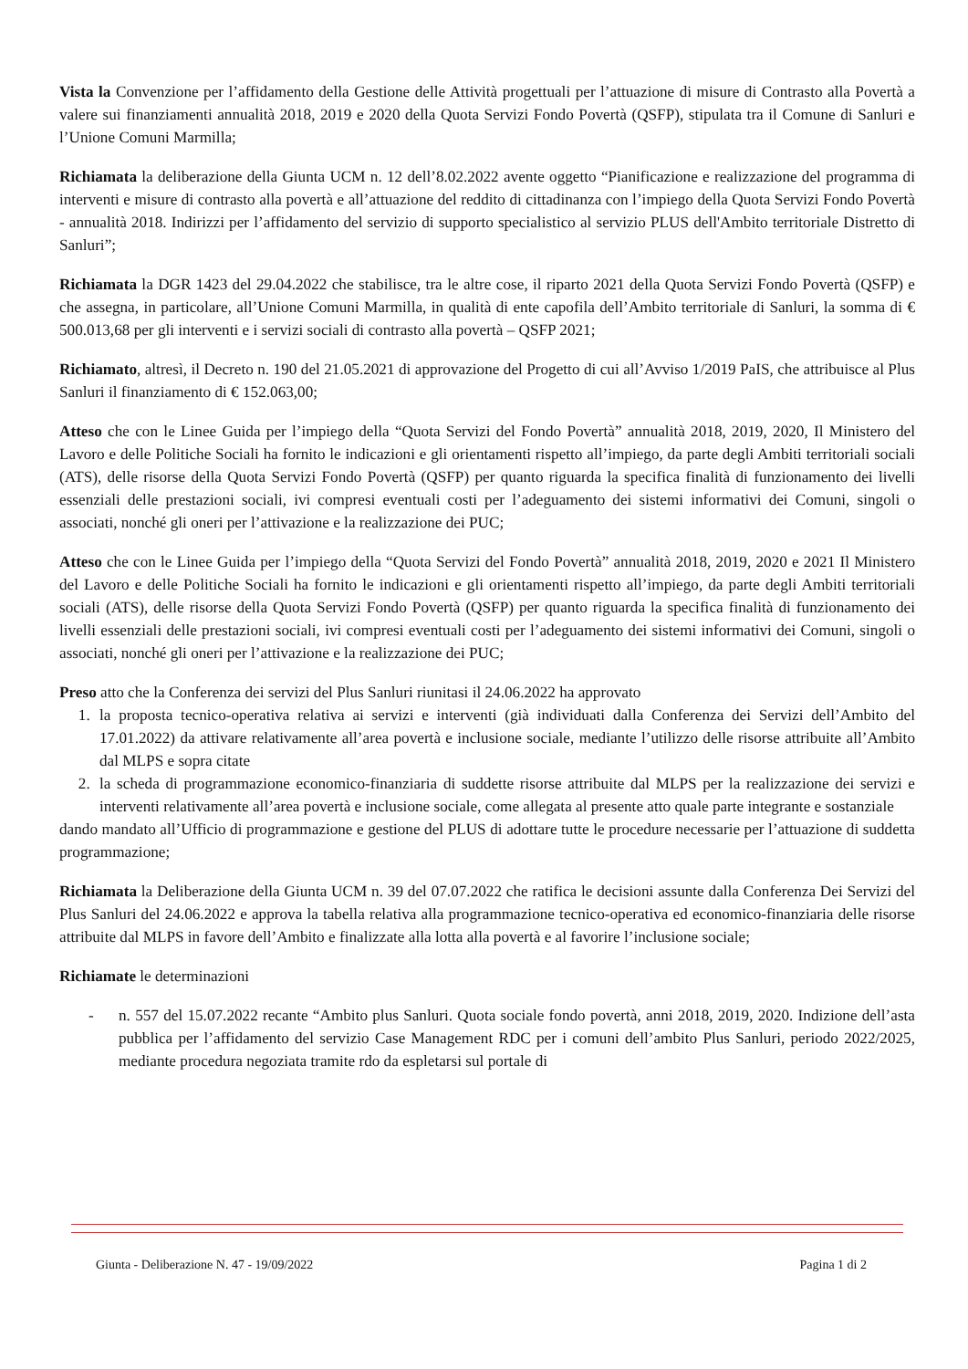Vista la Convenzione per l’affidamento della Gestione delle Attività progettuali per l’attuazione di misure di Contrasto alla Povertà a valere sui finanziamenti annualità 2018, 2019 e 2020 della Quota Servizi Fondo Povertà (QSFP), stipulata tra il Comune di Sanluri e l’Unione Comuni Marmilla;
Richiamata la deliberazione della Giunta UCM n. 12 dell’8.02.2022 avente oggetto “Pianificazione e realizzazione del programma di interventi e misure di contrasto alla povertà e all’attuazione del reddito di cittadinanza con l’impiego della Quota Servizi Fondo Povertà - annualità 2018. Indirizzi per l’affidamento del servizio di supporto specialistico al servizio PLUS dell'Ambito territoriale Distretto di Sanluri”;
Richiamata la DGR 1423 del 29.04.2022 che stabilisce, tra le altre cose, il riparto 2021 della Quota Servizi Fondo Povertà (QSFP) e che assegna, in particolare, all’Unione Comuni Marmilla, in qualità di ente capofila dell’Ambito territoriale di Sanluri, la somma di € 500.013,68 per gli interventi e i servizi sociali di contrasto alla povertà – QSFP 2021;
Richiamato, altresì, il Decreto n. 190 del 21.05.2021 di approvazione del Progetto di cui all’Avviso 1/2019 PaIS, che attribuisce al Plus Sanluri il finanziamento di € 152.063,00;
Atteso che con le Linee Guida per l’impiego della “Quota Servizi del Fondo Povertà” annualità 2018, 2019, 2020, Il Ministero del Lavoro e delle Politiche Sociali ha fornito le indicazioni e gli orientamenti rispetto all’impiego, da parte degli Ambiti territoriali sociali (ATS), delle risorse della Quota Servizi Fondo Povertà (QSFP) per quanto riguarda la specifica finalità di funzionamento dei livelli essenziali delle prestazioni sociali, ivi compresi eventuali costi per l’adeguamento dei sistemi informativi dei Comuni, singoli o associati, nonché gli oneri per l’attivazione e la realizzazione dei PUC;
Atteso che con le Linee Guida per l’impiego della “Quota Servizi del Fondo Povertà” annualità 2018, 2019, 2020 e 2021 Il Ministero del Lavoro e delle Politiche Sociali ha fornito le indicazioni e gli orientamenti rispetto all’impiego, da parte degli Ambiti territoriali sociali (ATS), delle risorse della Quota Servizi Fondo Povertà (QSFP) per quanto riguarda la specifica finalità di funzionamento dei livelli essenziali delle prestazioni sociali, ivi compresi eventuali costi per l’adeguamento dei sistemi informativi dei Comuni, singoli o associati, nonché gli oneri per l’attivazione e la realizzazione dei PUC;
Preso atto che la Conferenza dei servizi del Plus Sanluri riunitasi il 24.06.2022 ha approvato
1. la proposta tecnico-operativa relativa ai servizi e interventi (già individuati dalla Conferenza dei Servizi dell’Ambito del 17.01.2022) da attivare relativamente all’area povertà e inclusione sociale, mediante l’utilizzo delle risorse attribuite all’Ambito dal MLPS e sopra citate
2. la scheda di programmazione economico-finanziaria di suddette risorse attribuite dal MLPS per la realizzazione dei servizi e interventi relativamente all’area povertà e inclusione sociale, come allegata al presente atto quale parte integrante e sostanziale
dando mandato all’Ufficio di programmazione e gestione del PLUS di adottare tutte le procedure necessarie per l’attuazione di suddetta programmazione;
Richiamata la Deliberazione della Giunta UCM n. 39 del 07.07.2022 che ratifica le decisioni assunte dalla Conferenza Dei Servizi del Plus Sanluri del 24.06.2022 e approva la tabella relativa alla programmazione tecnico-operativa ed economico-finanziaria delle risorse attribuite dal MLPS in favore dell’Ambito e finalizzate alla lotta alla povertà e al favorire l’inclusione sociale;
Richiamate le determinazioni
- n. 557 del 15.07.2022 recante “Ambito plus Sanluri. Quota sociale fondo povertà, anni 2018, 2019, 2020. Indizione dell’asta pubblica per l’affidamento del servizio Case Management RDC per i comuni dell’ambito Plus Sanluri, periodo 2022/2025, mediante procedura negoziata tramite rdo da espletarsi sul portale di
Giunta - Deliberazione N. 47 - 19/09/2022 Pagina 1 di 2